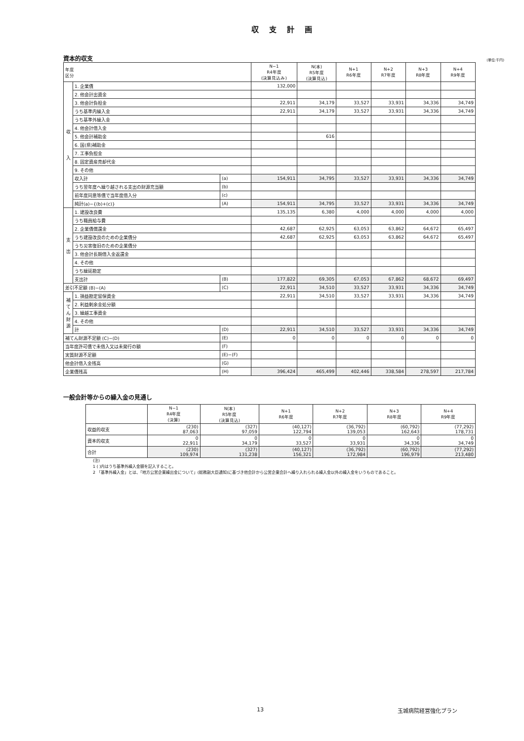収 支 計 画
資本的収支 (単位:千円)
| 年度 区分 | | | N−1 R4年度 (決算見込み) | N(本) R5年度 (決算見込) | N+1 R6年度 | N+2 R7年度 | N+3 R8年度 | N+4 R9年度 |
| --- | --- | --- | --- | --- | --- | --- | --- | --- |
| 収 入 | 1. 企業債 | | 132,000 | | | | | |
| | 2. 他会計出資金 | | | | | | | |
| | 3. 他会計負担金 | | 22,911 | 34,179 | 33,527 | 33,931 | 34,336 | 34,749 |
| | うち基準内繰入金 | | 22,911 | 34,179 | 33,527 | 33,931 | 34,336 | 34,749 |
| | うち基準外繰入金 | | | | | | | |
| | 4. 他会計借入金 | | | | | | | |
| | 5. 他会計補助金 | | | 616 | | | | |
| | 6. 国(県)補助金 | | | | | | | |
| | 7. 工事負担金 | | | | | | | |
| | 8. 固定資産売却代金 | | | | | | | |
| | 9. その他 | | | | | | | |
| | 収入計 | (a) | 154,911 | 34,795 | 33,527 | 33,931 | 34,336 | 34,749 |
| | うち翌年度へ繰り越される支出の財源充当額 | (b) | | | | | | |
| | 前年度同意等債で当年度借入分 | (c) | | | | | | |
| | 純計(a)−{(b)+(c)} | (A) | 154,911 | 34,795 | 33,527 | 33,931 | 34,336 | 34,749 |
| 支 出 | 1. 建設改良費 | | 135,135 | 6,380 | 4,000 | 4,000 | 4,000 | 4,000 |
| | うち職員給与費 | | | | | | | |
| | 2. 企業債償還金 | | 42,687 | 62,925 | 63,053 | 63,862 | 64,672 | 65,497 |
| | うち建設改良のための企業債分 | | 42,687 | 62,925 | 63,053 | 63,862 | 64,672 | 65,497 |
| | うち災害復旧のための企業債分 | | | | | | | |
| | 3. 他会計長期借入金返還金 | | | | | | | |
| | 4. その他 | | | | | | | |
| | うち繰延勘定 | | | | | | | |
| | 支出計 | (B) | 177,822 | 69,305 | 67,053 | 67,862 | 68,672 | 69,497 |
| 差引不足額 (B)−(A) | | (C) | 22,911 | 34,510 | 33,527 | 33,931 | 34,336 | 34,749 |
| 補てん財源 | 1. 損益勘定留保資金 | | 22,911 | 34,510 | 33,527 | 33,931 | 34,336 | 34,749 |
| | 2. 利益剰余金処分額 | | | | | | | |
| | 3. 繰越工事資金 | | | | | | | |
| | 4. その他 | | | | | | | |
| | 計 | (D) | 22,911 | 34,510 | 33,527 | 33,931 | 34,336 | 34,749 |
| 補てん財源不足額 (C)−(D) | | (E) | 0 | 0 | 0 | 0 | 0 | 0 |
| 当年度許可債で未借入又は未発行の額 | | (F) | | | | | | |
| 実質財源不足額 | | (E)−(F) | | | | | | |
| 他会計借入金残高 | | (G) | | | | | | |
| 企業債残高 | | (H) | 396,424 | 465,499 | 402,446 | 338,584 | 278,597 | 217,784 |
一般会計等からの繰入金の見通し
| | N−1 R4年度 (決算) | N(本) R5年度 (決算見込) | N+1 R6年度 | N+2 R7年度 | N+3 R8年度 | N+4 R9年度 |
| --- | --- | --- | --- | --- | --- | --- |
| 収益的収支 | (230) 87,063 | (327) 97,059 | (40,127) 122,794 | (36,792) 139,053 | (60,792) 162,643 | (77,292) 178,731 |
| 資本的収支 | 0 22,911 | 0 34,179 | 0 33,527 | 0 33,931 | 0 34,336 | 0 34,749 |
| 合計 | (230) 109,974 | (327) 131,238 | (40,127) 156,321 | (36,792) 172,984 | (60,792) 196,979 | (77,292) 213,480 |
(注)
1 ( )内はうち基準外繰入金額を記入すること。
2 「基準外繰入金」とは、「地方公営企業繰出金について」(総務副大臣通知)に基づき他会計から公営企業会計へ繰り入れられる繰入金以外の繰入金をいうものであること。
13 玉城病院経営強化プラン